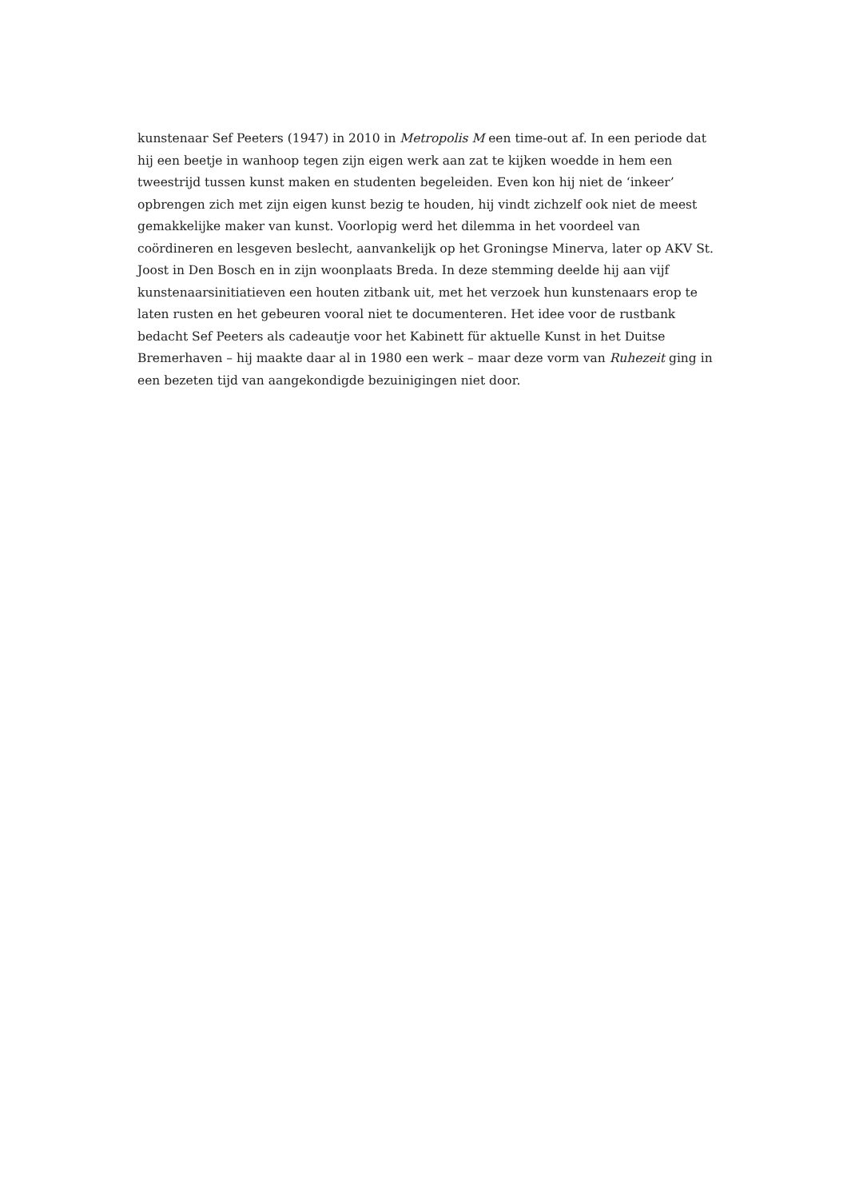kunstenaar Sef Peeters (1947) in 2010 in Metropolis M een time-out af. In een periode dat
hij een beetje in wanhoop tegen zijn eigen werk aan zat te kijken woedde in hem een
tweestrijd tussen kunst maken en studenten begeleiden. Even kon hij niet de ‘inkeer’
opbrengen zich met zijn eigen kunst bezig te houden, hij vindt zichzelf ook niet de meest
gemakkelijke maker van kunst. Voorlopig werd het dilemma in het voordeel van
coördineren en lesgeven beslecht, aanvankelijk op het Groningse Minerva, later op AKV St.
Joost in Den Bosch en in zijn woonplaats Breda. In deze stemming deelde hij aan vijf
kunstenaarsinitiatieven een houten zitbank uit, met het verzoek hun kunstenaars erop te
laten rusten en het gebeuren vooral niet te documenteren. Het idee voor de rustbank
bedacht Sef Peeters als cadeautje voor het Kabinett für aktuelle Kunst in het Duitse
Bremerhaven – hij maakte daar al in 1980 een werk – maar deze vorm van Ruhezeit ging in
een bezeten tijd van aangekondigde bezuinigingen niet door.